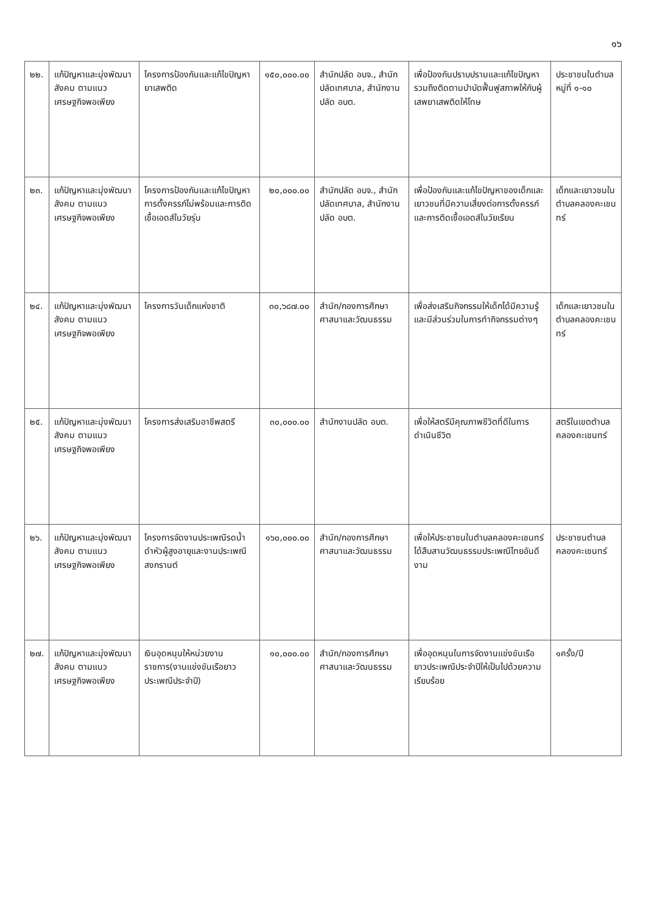๑๖
| ๒๒. | แก้ปัญหาและมุ่งพัฒนาสังคม ตามแนวเศรษฐกิจพอเพียง | โครงการป้องกันและแก้ไขปัญหายาเสพติด | ๑๕๐,๐๐๐.๐๐ | สำนักปลัด อบจ., สำนักปลัดเทศบาล, สำนักงานปลัด อบต. | เพื่อป้องกันปราบปรามและแก้ไขปัญหา รวมถึงติดตามบำบัดฟื้นฟูสภาพให้กับผู้เสพยาเสพติดให้โทษ | ประชาชนในตำบล หมู่ที่ ๑-๑๐ |
| ๒๓. | แก้ปัญหาและมุ่งพัฒนาสังคม ตามแนวเศรษฐกิจพอเพียง | โครงการป้องกันและแก้ไขปัญหาการตั้งครรภ์ไม่พร้อมและการติดเชื้อเอดส์ในวัยรุ่น | ๒๐,๐๐๐.๐๐ | สำนักปลัด อบจ., สำนักปลัดเทศบาล, สำนักงานปลัด อบต. | เพื่อป้องกันและแก้ไขปัญหาของเด็กและเยาวชนที่มีความเสี่ยงต่อการตั้งครรภ์และการติดเชื้อเอดส์ในวัยเรียน | เด็กและเยาวชนในตำบลคลองคะเชนทร์ |
| ๒๔. | แก้ปัญหาและมุ่งพัฒนาสังคม ตามแนวเศรษฐกิจพอเพียง | โครงการวันเด็กแห่งชาติ | ๓๐,๖๘๗.๐๐ | สำนัก/กองการศึกษา ศาสนาและวัฒนธรรม | เพื่อส่งเสริมกิจกรรมให้เด็กได้มีความรู้และมีส่วนร่วมในการทำกิจกรรมต่างๆ | เด็กและเยาวชนในตำบลคลองคะเชนทร์ |
| ๒๕. | แก้ปัญหาและมุ่งพัฒนาสังคม ตามแนวเศรษฐกิจพอเพียง | โครงการส่งเสริมอาชีพสตรี | ๓๐,๐๐๐.๐๐ | สำนักงานปลัด อบต. | เพื่อให้สตรีมีคุณภาพชีวิตที่ดีในการดำเนินชีวิต | สตรีในเขตตำบลคลองคะเชนทร์ |
| ๒๖. | แก้ปัญหาและมุ่งพัฒนาสังคม ตามแนวเศรษฐกิจพอเพียง | โครงการจัดงานประเพณีรดน้ำดำหัวผู้สูงอายุและงานประเพณีสงกรานต์ | ๑๖๐,๐๐๐.๐๐ | สำนัก/กองการศึกษา ศาสนาและวัฒนธรรม | เพื่อให้ประชาชนในตำบลคลองคะเชนทร์ได้สืบสานวัฒนธรรมประเพณีไทยอันดีงาม | ประชาชนตำบลคลองคะเชนทร์ |
| ๒๗. | แก้ปัญหาและมุ่งพัฒนาสังคม ตามแนวเศรษฐกิจพอเพียง | เงินอุดหนุนให้หน่วยงานราชการ(งานแข่งขันเรือยาวประเพณีประจำปี) | ๑๐,๐๐๐.๐๐ | สำนัก/กองการศึกษา ศาสนาและวัฒนธรรม | เพื่ออุดหนุนในการจัดงานแข่งขันเรือยาวประเพณีประจำปีให้เป็นไปด้วยความเรียบร้อย | ๑ครั้ง/ปี |